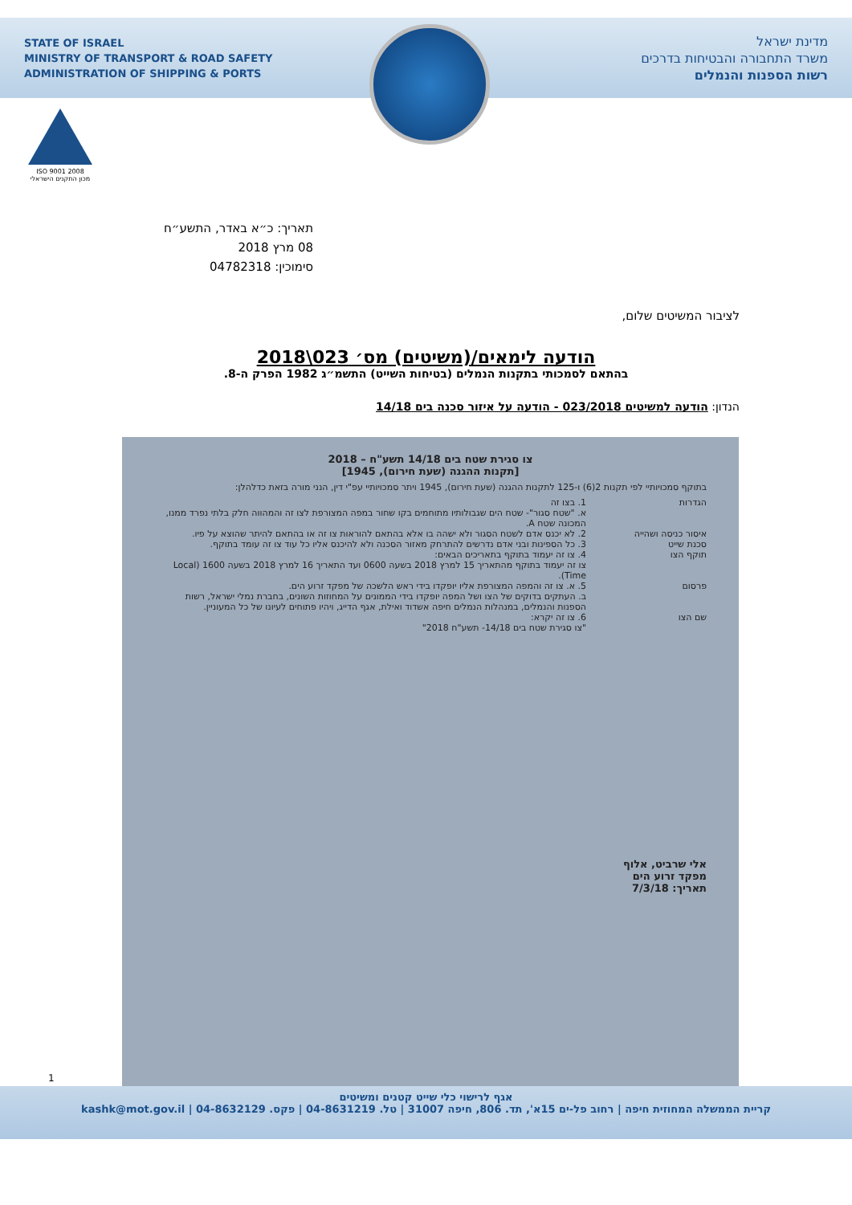STATE OF ISRAEL
MINISTRY OF TRANSPORT & ROAD SAFETY
ADMINISTRATION OF SHIPPING & PORTS
מדינת ישראל
משרד התחבורה והבטיחות בדרכים
רשות הספנות והנמלים
ISO 9001 2008
מכון התקנים הישראלי
תאריך: כ״א באדר, התשע״ח
08 מרץ 2018
סימוכין: 04782318
לציבור המשיטים שלום,
הודעה לימאים/(משיטים) מס׳ 023\2018
בהתאם לסמכותי בתקנות הנמלים (בטיחות השייט) התשמ״ג 1982 הפרק ה-8.
הנדון: הודעה למשיטים 023/2018 - הודעה על איזור סכנה בים 14/18
צו סגירת שטח בים 14/18 תשע"ח – 2018
[תקנות ההגנה (שעת חירום), 1945]
בתוקף סמכויותיי לפי תקנות 2(6) ו-125 לתקנות ההגנה (שעת חירום), 1945 ויתר סמכויותיי עפ"י דין, הנני מורה בזאת כדלהלן:
הגדרות 1. בצו זה
א. "שטח סגור"- שטח הים שגבולותיו מתוחמים בקו שחור במפה המצורפת לצו זה והמהווה חלק בלתי נפרד ממנו, המכונה שטח A.
איסור כניסה ושהייה 2. לא יכנס אדם לשטח הסגור ולא ישהה בו אלא בהתאם להוראות צו זה או בהתאם להיתר שהוצא על פיו.
סכנת שייט 3. כל הספינות ובני אדם נדרשים להתרחק מאזור הסכנה ולא להיכנס אליו כל עוד צו זה עומד בתוקף.
תוקף הצו 4. צו זה יעמוד בתוקף בתאריכים הבאים:
צו זה יעמוד בתוקף מהתאריך 15 למרץ 2018 בשעה 0600 ועד התאריך 16 למרץ 2018 בשעה 1600 (Local Time).
פרסום 5. א. צו זה והמפה המצורפת אליו יופקדו בידי ראש הלשכה של מפקד זרוע הים.
ב. העתקים בדוקים של הצו ושל המפה יופקדו בידי הממונים על המחוזות השונים, בחברת נמלי ישראל, רשות הספנות והנמלים, במנהלות הנמלים חיפה אשדוד ואילת, אגף הדייג, ויהיו פתוחים לעיונו של כל המעוניין.
שם הצו 6. צו זה יקרא:
"צו סגירת שטח בים 14/18- תשע"ח 2018"
אלי שרביט, אלוף
מפקד זרוע הים
תאריך: 7/3/18
1
אגף לרישוי כלי שייט קטנים ומשיטים
קריית הממשלה המחוזית חיפה | רחוב פל-ים 15א', תד. 806, חיפה 31007 | טל. 04-8631219 | פקס. 04-8632129 | kashk@mot.gov.il